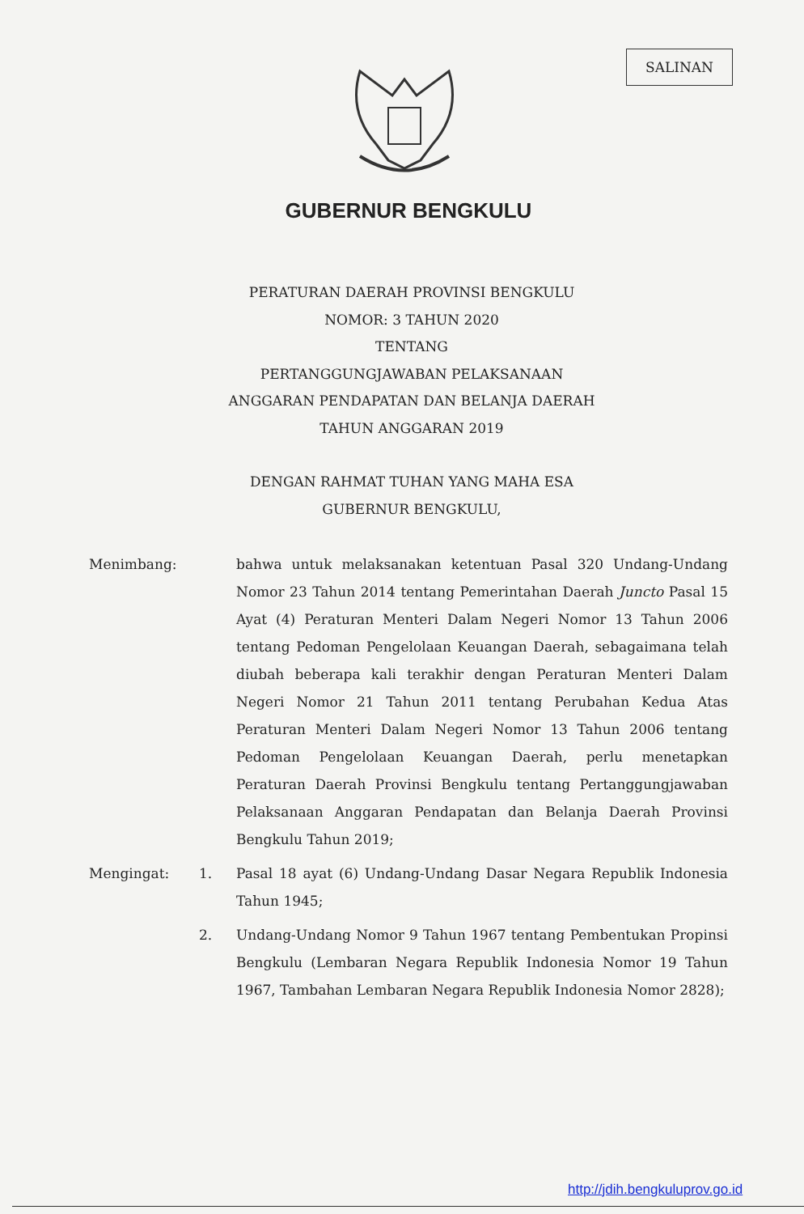SALINAN
GUBERNUR BENGKULU
PERATURAN DAERAH PROVINSI BENGKULU
NOMOR: 3 TAHUN 2020
TENTANG
PERTANGGUNGJAWABAN PELAKSANAAN
ANGGARAN PENDAPATAN DAN BELANJA DAERAH
TAHUN ANGGARAN 2019
DENGAN RAHMAT TUHAN YANG MAHA ESA
GUBERNUR BENGKULU,
Menimbang: bahwa untuk melaksanakan ketentuan Pasal 320 Undang-Undang Nomor 23 Tahun 2014 tentang Pemerintahan Daerah Juncto Pasal 15 Ayat (4) Peraturan Menteri Dalam Negeri Nomor 13 Tahun 2006 tentang Pedoman Pengelolaan Keuangan Daerah, sebagaimana telah diubah beberapa kali terakhir dengan Peraturan Menteri Dalam Negeri Nomor 21 Tahun 2011 tentang Perubahan Kedua Atas Peraturan Menteri Dalam Negeri Nomor 13 Tahun 2006 tentang Pedoman Pengelolaan Keuangan Daerah, perlu menetapkan Peraturan Daerah Provinsi Bengkulu tentang Pertanggungjawaban Pelaksanaan Anggaran Pendapatan dan Belanja Daerah Provinsi Bengkulu Tahun 2019;
Mengingat: 1. Pasal 18 ayat (6) Undang-Undang Dasar Negara Republik Indonesia Tahun 1945;
2. Undang-Undang Nomor 9 Tahun 1967 tentang Pembentukan Propinsi Bengkulu (Lembaran Negara Republik Indonesia Nomor 19 Tahun 1967, Tambahan Lembaran Negara Republik Indonesia Nomor 2828);
http://jdih.bengkuluprov.go.id